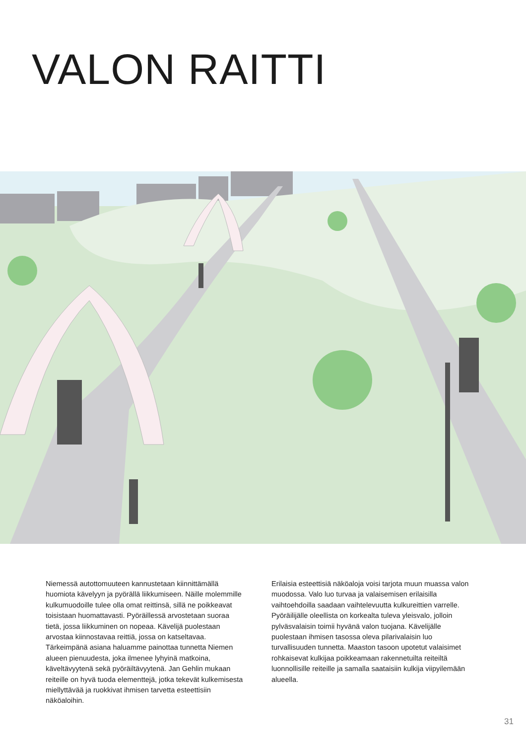VALON RAITTI
Niemessä autottomuuteen kannustetaan kiinnittämällä huomiota kävelyyn ja pyörällä liikkumiseen. Näille molemmille kulkumuodoille tulee olla omat reittinsä, sillä ne poikkeavat toisistaan huomattavasti. Pyöräillessä arvostetaan suoraa tietä, jossa liikkuminen on nopeaa. Kävelijä puolestaan arvostaa kiinnostavaa reittiä, jossa on katseltavaa. Tärkeimpänä asiana haluamme painottaa tunnetta Niemen alueen pienuudesta, joka ilmenee lyhyinä matkoina, käveltävyytenä sekä pyöräiltävyytenä. Jan Gehlin mukaan reiteille on hyvä tuoda elementtejä, jotka tekevät kulkemisesta miellyttävää ja ruokkivat ihmisen tarvetta esteettisiin näköaloihin.
Erilaisia esteettisiä näköaloja voisi tarjota muun muassa valon muodossa. Valo luo turvaa ja valaisemisen erilaisilla vaihtoehdoilla saadaan vaihtelevuutta kulkureittien varrelle. Pyöräilijälle oleellista on korkealta tuleva yleisvalo, jolloin pylväsvalaisin toimii hyvänä valon tuojana. Kävelijälle puolestaan ihmisen tasossa oleva pilarivalaisin luo turvallisuuden tunnetta. Maaston tasoon upotetut valaisimet rohkaisevat kulkijaa poikkeamaan rakennetuilta reiteiltä luonnollisille reiteille ja samalla saataisiin kulkija viipyilemään alueella.
31